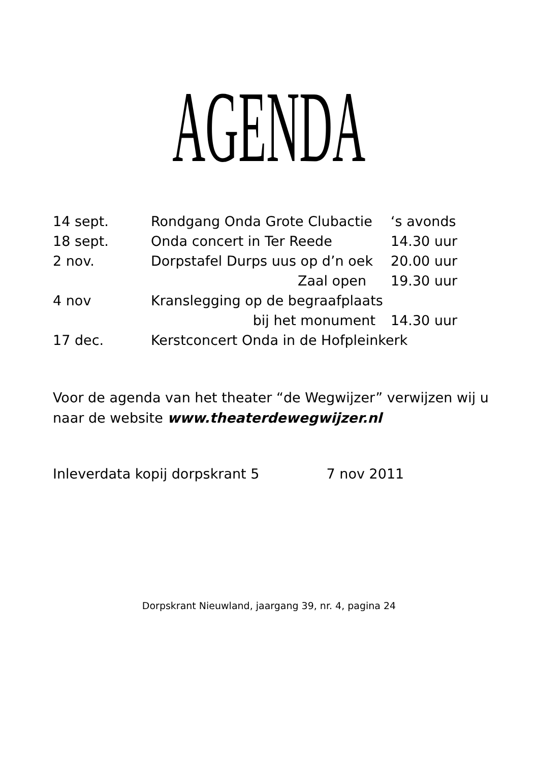AGENDA
| 14 sept. | Rondgang Onda Grote Clubactie | ‘s avonds |
| 18 sept. | Onda concert in Ter Reede | 14.30 uur |
| 2 nov. | Dorpstafel Durps uus op d’n oek | 20.00 uur |
| | Zaal open | 19.30 uur |
| 4 nov | Kranslegging op de begraafplaats | |
| | bij het monument | 14.30 uur |
| 17 dec. | Kerstconcert Onda in de Hofpleinkerk | |
Voor de agenda van het theater “de Wegwijzer” verwijzen wij u
naar de website www.theaterdewegwijzer.nl
Inleverdata kopij dorpskrant 5 7 nov 2011
Dorpskrant Nieuwland, jaargang 39, nr. 4, pagina 24